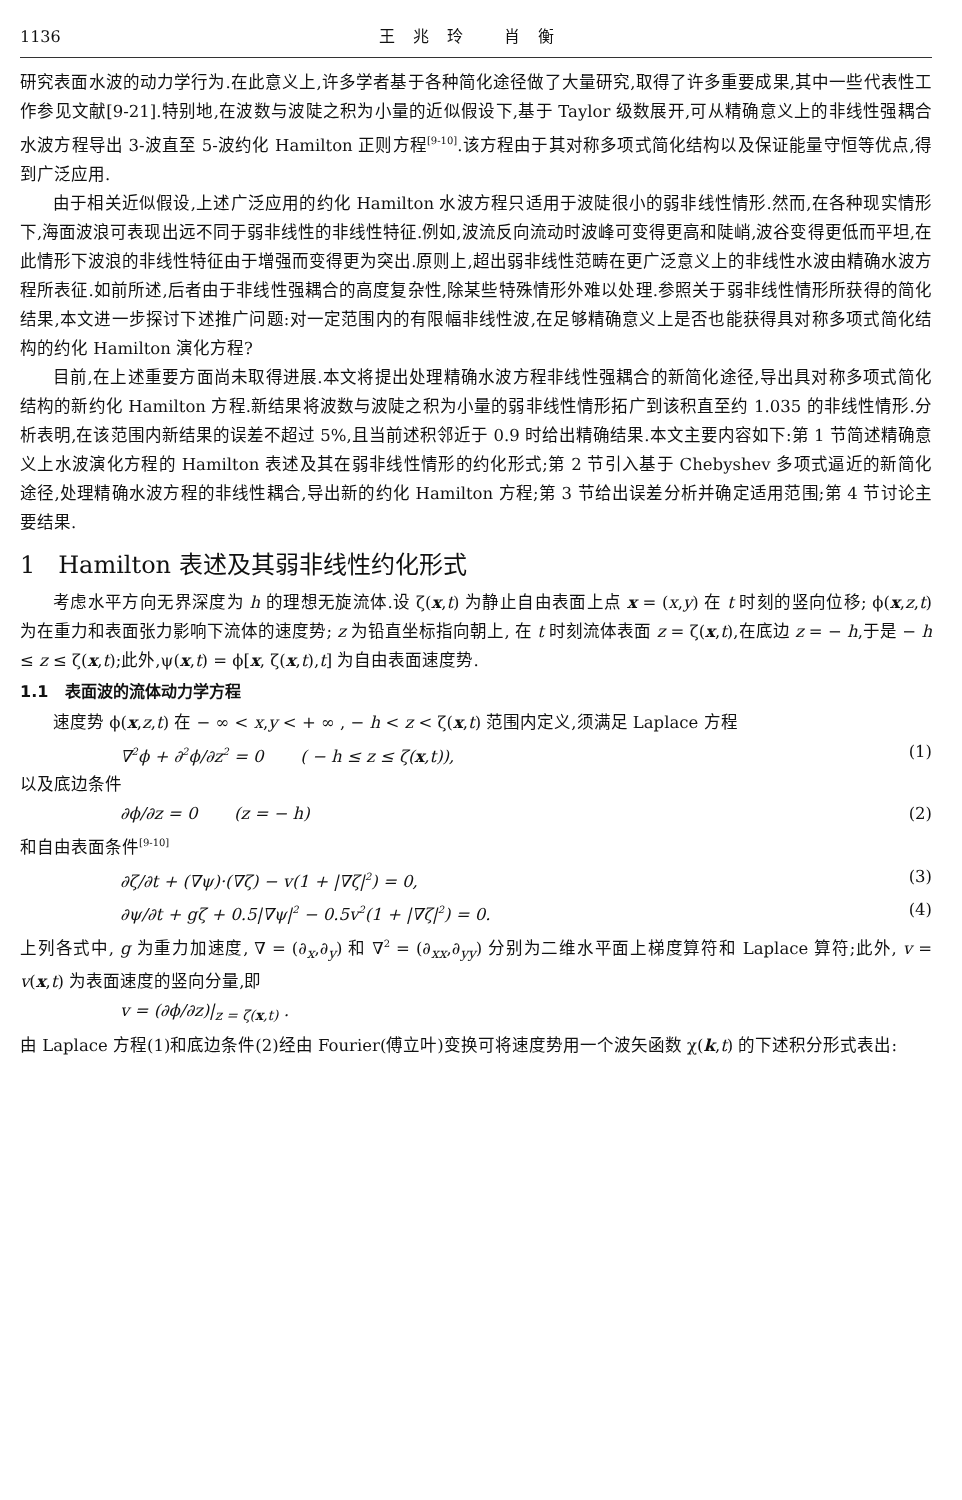1136 王兆玲 肖衡
研究表面水波的动力学行为.在此意义上,许多学者基于各种简化途径做了大量研究,取得了许多重要成果,其中一些代表性工作参见文献[9-21].特别地,在波数与波陡之积为小量的近似假设下,基于 Taylor 级数展开,可从精确意义上的非线性强耦合水波方程导出 3-波直至 5-波约化 Hamilton 正则方程<sup>[9-10]</sup>.该方程由于其对称多项式简化结构以及保证能量守恒等优点,得到广泛应用.
由于相关近似假设,上述广泛应用的约化 Hamilton 水波方程只适用于波陡很小的弱非线性情形.然而,在各种现实情形下,海面波浪可表现出远不同于弱非线性的非线性特征.例如,波流反向流动时波峰可变得更高和陡峭,波谷变得更低而平坦,在此情形下波浪的非线性特征由于增强而变得更为突出.原则上,超出弱非线性范畴在更广泛意义上的非线性水波由精确水波方程所表征.如前所述,后者由于非线性强耦合的高度复杂性,除某些特殊情形外难以处理.参照关于弱非线性情形所获得的简化结果,本文进一步探讨下述推广问题:对一定范围内的有限幅非线性波,在足够精确意义上是否也能获得具对称多项式简化结构的约化 Hamilton 演化方程?
目前,在上述重要方面尚未取得进展.本文将提出处理精确水波方程非线性强耦合的新简化途径,导出具对称多项式简化结构的新约化 Hamilton 方程.新结果将波数与波陡之积为小量的弱非线性情形拓广到该积直至约 1.035 的非线性情形.分析表明,在该范围内新结果的误差不超过 5%,且当前述积邻近于 0.9 时给出精确结果.本文主要内容如下:第 1 节简述精确意义上水波演化方程的 Hamilton 表述及其在弱非线性情形的约化形式;第 2 节引入基于 Chebyshev 多项式逼近的新简化途径,处理精确水波方程的非线性耦合,导出新的约化 Hamilton 方程;第 3 节给出误差分析并确定适用范围;第 4 节讨论主要结果.
1 Hamilton 表述及其弱非线性约化形式
考虑水平方向无界深度为 h 的理想无旋流体.设 ζ(x,t) 为静止自由表面上点 x = (x,y) 在 t 时刻的竖向位移; ϕ(x,z,t) 为在重力和表面张力影响下流体的速度势; z 为铅直坐标指向朝上, 在 t 时刻流体表面 z = ζ(x,t),在底边 z = − h,于是 − h ≤ z ≤ ζ(x,t);此外,ψ(x,t) = ϕ[x, ζ(x,t),t] 为自由表面速度势.
1.1 表面波的流体动力学方程
速度势 ϕ(x,z,t) 在 − ∞ < x,y < + ∞ , − h < z < ζ(x,t) 范围内定义,须满足 Laplace 方程
∇<sup>2</sup>ϕ + ∂<sup>2</sup>ϕ/∂z<sup>2</sup> = 0 ( − h ≤ z ≤ ζ(x,t)), (1)
以及底边条件
∂ϕ/∂z = 0 (z = − h) (2)
和自由表面条件<sup>[9-10]</sup>
∂ζ/∂t + (∇ψ)·(∇ζ) − v(1 + |∇ζ|<sup>2</sup>) = 0, (3)
∂ψ/∂t + gζ + 0.5|∇ψ|<sup>2</sup> − 0.5v<sup>2</sup>(1 + |∇ζ|<sup>2</sup>) = 0. (4)
上列各式中, g 为重力加速度, ∇ = (∂<sub>x</sub>,∂<sub>y</sub>) 和 ∇<sup>2</sup> = (∂<sub>xx</sub>,∂<sub>yy</sub>) 分别为二维水平面上梯度算符和 Laplace 算符;此外, v = v(x,t) 为表面速度的竖向分量,即
v = (∂ϕ/∂z)|<sub>z = ζ(x,t)</sub> .
由 Laplace 方程(1)和底边条件(2)经由 Fourier(傅立叶)变换可将速度势用一个波矢函数 χ(k,t) 的下述积分形式表出: